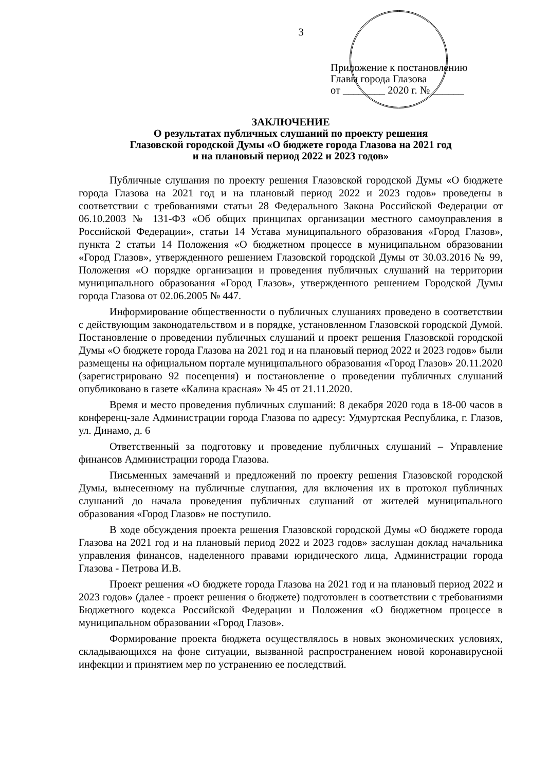3
Приложение к постановлению
Главы города Глазова
от ________ 2020 г. № ______
ЗАКЛЮЧЕНИЕ
О результатах публичных слушаний по проекту решения
Глазовской городской Думы «О бюджете города Глазова на 2021 год
и на плановый период 2022 и 2023 годов»
Публичные слушания по проекту решения Глазовской городской Думы «О бюджете города Глазова на 2021 год и на плановый период 2022 и 2023 годов» проведены в соответствии с требованиями статьи 28 Федерального Закона Российской Федерации от 06.10.2003 № 131-ФЗ «Об общих принципах организации местного самоуправления в Российской Федерации», статьи 14 Устава муниципального образования «Город Глазов», пункта 2 статьи 14 Положения «О бюджетном процессе в муниципальном образовании «Город Глазов», утвержденного решением Глазовской городской Думы от 30.03.2016 № 99, Положения «О порядке организации и проведения публичных слушаний на территории муниципального образования «Город Глазов», утвержденного решением Городской Думы города Глазова от 02.06.2005 № 447.
Информирование общественности о публичных слушаниях проведено в соответствии с действующим законодательством и в порядке, установленном Глазовской городской Думой. Постановление о проведении публичных слушаний и проект решения Глазовской городской Думы «О бюджете города Глазова на 2021 год и на плановый период 2022 и 2023 годов» были размещены на официальном портале муниципального образования «Город Глазов» 20.11.2020 (зарегистрировано 92 посещения) и постановление о проведении публичных слушаний опубликовано в газете «Калина красная» № 45 от 21.11.2020.
Время и место проведения публичных слушаний: 8 декабря 2020 года в 18-00 часов в конференц-зале Администрации города Глазова по адресу: Удмуртская Республика, г. Глазов, ул. Динамо, д. 6
Ответственный за подготовку и проведение публичных слушаний – Управление финансов Администрации города Глазова.
Письменных замечаний и предложений по проекту решения Глазовской городской Думы, вынесенному на публичные слушания, для включения их в протокол публичных слушаний до начала проведения публичных слушаний от жителей муниципального образования «Город Глазов» не поступило.
В ходе обсуждения проекта решения Глазовской городской Думы «О бюджете города Глазова на 2021 год и на плановый период 2022 и 2023 годов» заслушан доклад начальника управления финансов, наделенного правами юридического лица, Администрации города Глазова - Петрова И.В.
Проект решения «О бюджете города Глазова на 2021 год и на плановый период 2022 и 2023 годов» (далее - проект решения о бюджете) подготовлен в соответствии с требованиями Бюджетного кодекса Российской Федерации и Положения «О бюджетном процессе в муниципальном образовании «Город Глазов».
Формирование проекта бюджета осуществлялось в новых экономических условиях, складывающихся на фоне ситуации, вызванной распространением новой коронавирусной инфекции и принятием мер по устранению ее последствий.